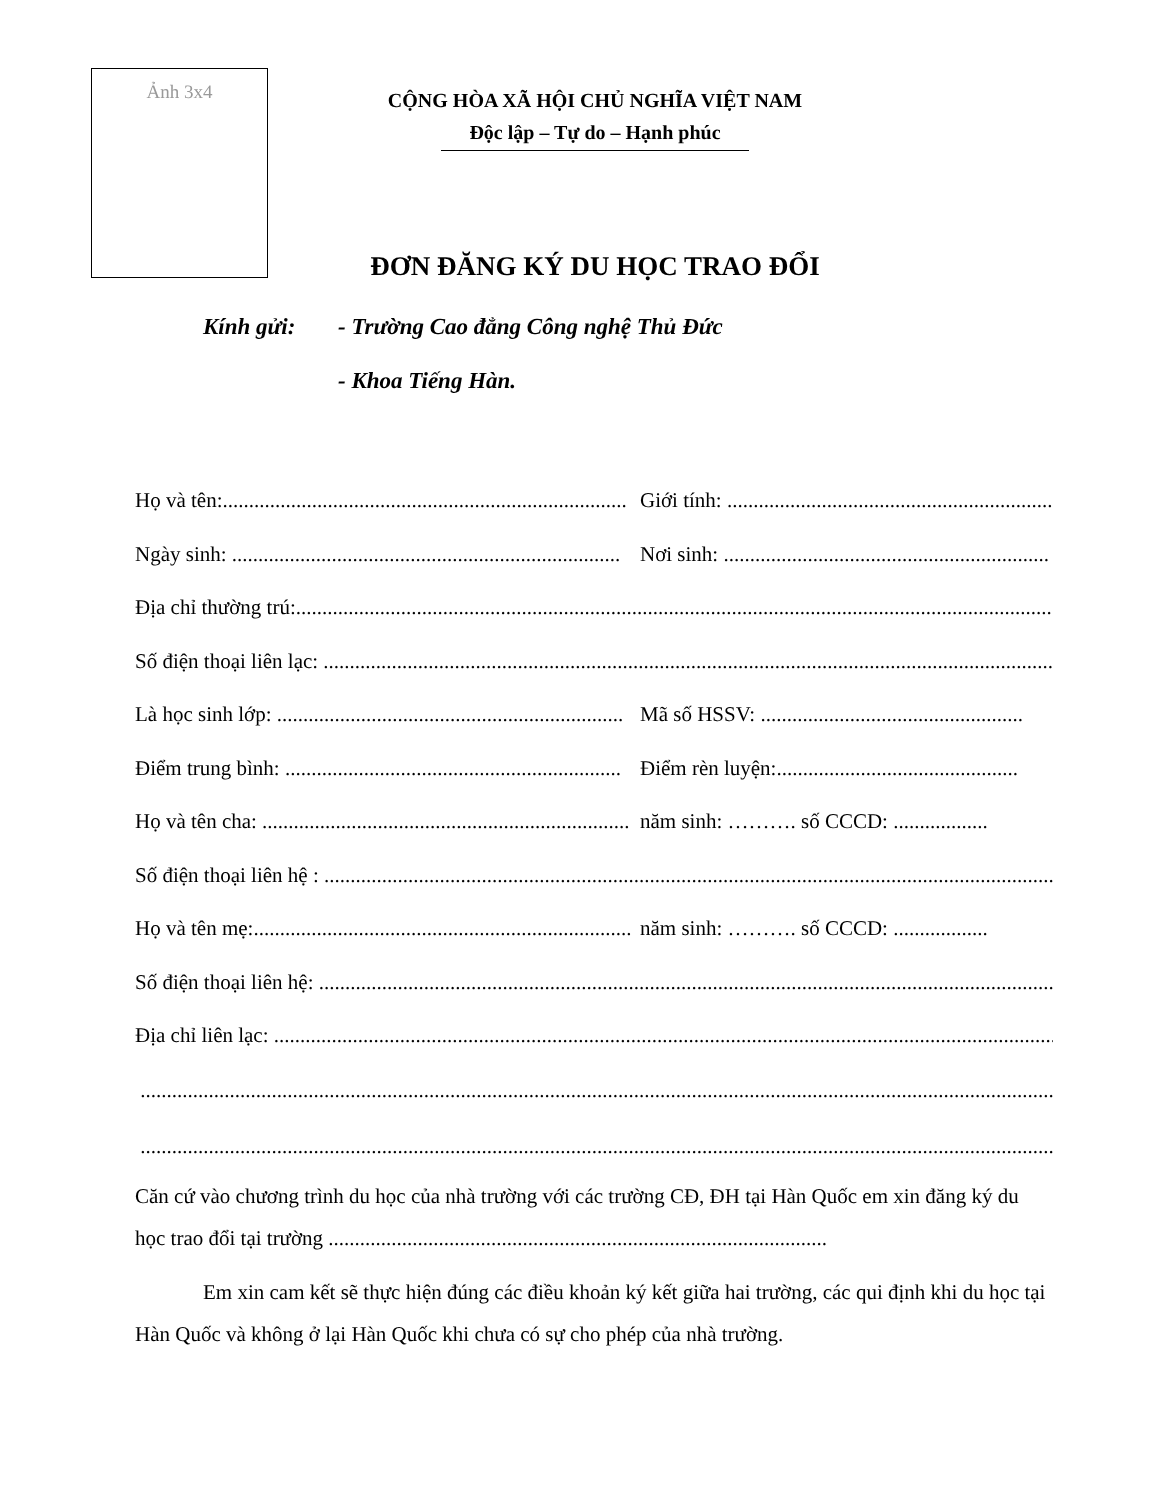Ảnh 3x4
CỘNG HÒA XÃ HỘI CHỦ NGHĨA VIỆT NAM
Độc lập – Tự do – Hạnh phúc
ĐƠN ĐĂNG KÝ DU HỌC TRAO ĐỔI
Kính gửi: - Trường Cao đẳng Công nghệ Thủ Đức
- Khoa Tiếng Hàn.
Họ và tên:............................................................................. Giới tính: ..............................................................
Ngày sinh: .......................................................................... Nơi sinh: ..............................................................
Địa chỉ thường trú:.............................................................................................................................................................
Số điện thoại liên lạc: .......................................................................................................................................................
Là học sinh lớp: .................................................................. Mã số HSSV: ..................................................
Điểm trung bình: ................................................................ Điểm rèn luyện:..............................................
Họ và tên cha: ...................................................................... năm sinh: ………. số CCCD: ..................
Số điện thoại liên hệ : .......................................................................................................................................................
Họ và tên mẹ:........................................................................ năm sinh: ………. số CCCD: ..................
Số điện thoại liên hệ: .........................................................................................................................................................
Địa chỉ liên lạc: ..................................................................................................................................................................
.......................................................................................................................................................................................
.......................................................................................................................................................................................
Căn cứ vào chương trình du học của nhà trường với các trường CĐ, ĐH tại Hàn Quốc em xin đăng ký du học trao đổi tại trường ...............................................................................................
Em xin cam kết sẽ thực hiện đúng các điều khoản ký kết giữa hai trường, các qui định khi du học tại Hàn Quốc và không ở lại Hàn Quốc khi chưa có sự cho phép của nhà trường.